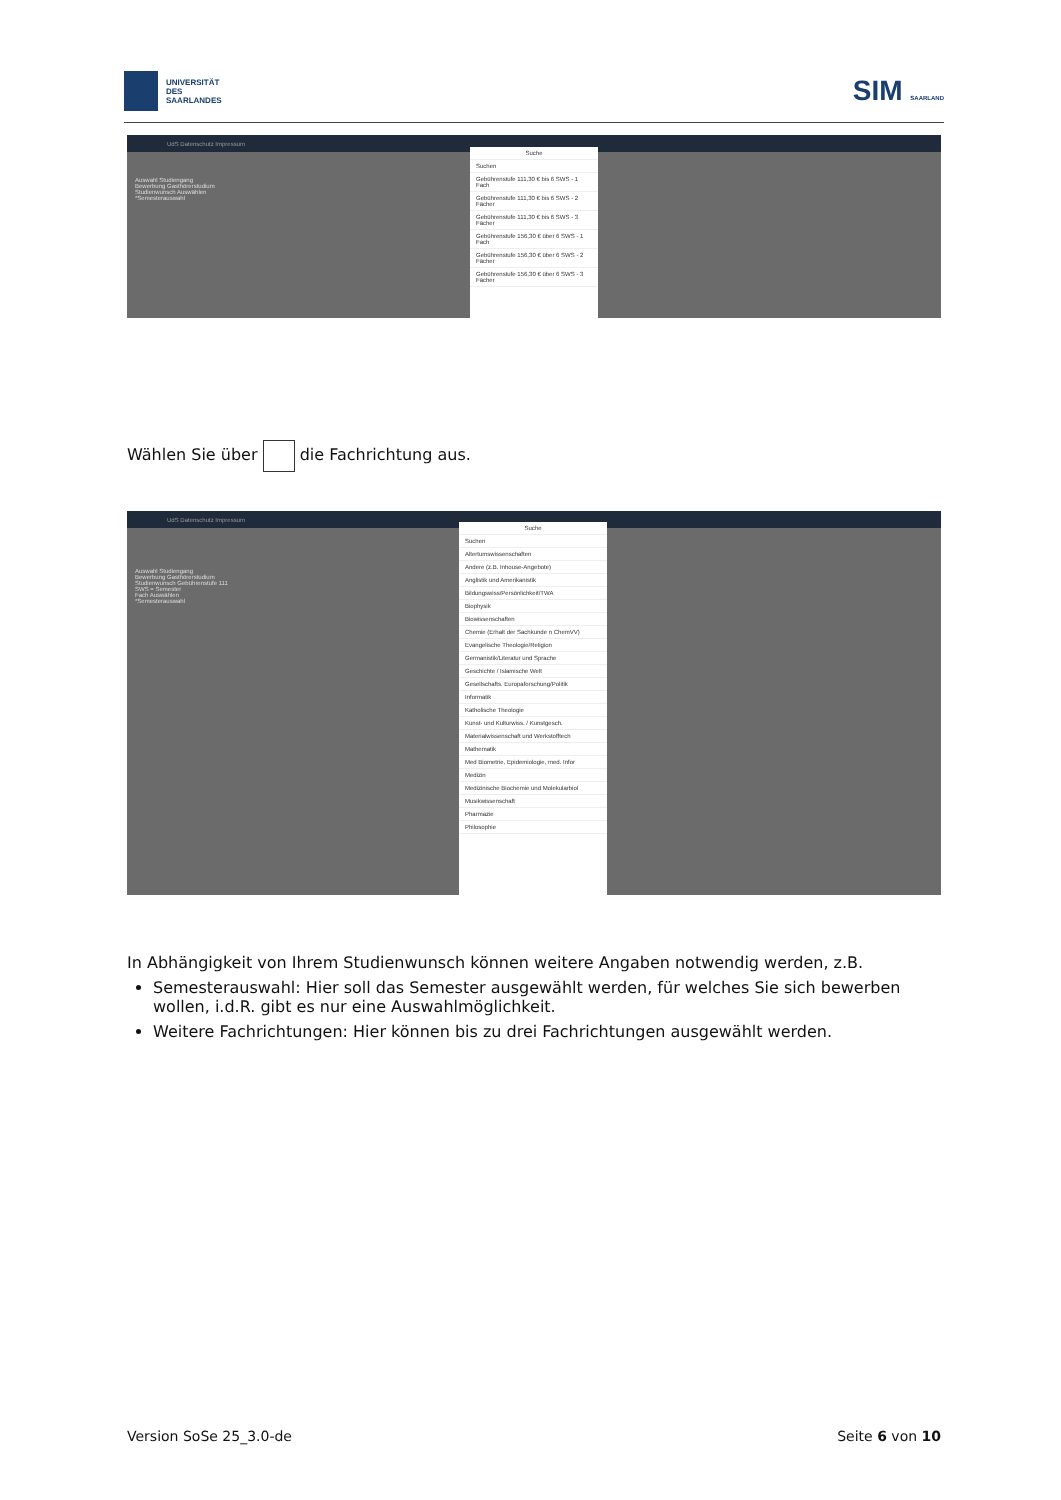UNIVERSITÄT
DES
SAARLANDES
SIM SAARLAND
UdS Datenschutz Impressum
Auswahl Studiengang
Bewerbung Gasthörerstudium
Studienwunsch Auswählen
*Semesterauswahl
Suche
Suchen
Gebührenstufe 111,30 € bis 6 SWS - 1 Fach
Gebührenstufe 111,30 € bis 6 SWS - 2 Fächer
Gebührenstufe 111,30 € bis 6 SWS - 3 Fächer
Gebührenstufe 156,30 € über 6 SWS - 1 Fach
Gebührenstufe 156,30 € über 6 SWS - 2 Fächer
Gebührenstufe 156,30 € über 6 SWS - 3 Fächer
Wählen Sie über die Fachrichtung aus.
UdS Datenschutz Impressum
Auswahl Studiengang
Bewerbung Gasthörerstudium
Studienwunsch Gebührenstufe 111
SWS = Semester
Fach Auswählen
*Semesterauswahl
Suche
Suchen
Altertumswissenschaften
Andere (z.B. Inhouse-Angebote)
Anglistik und Amerikanistik
Bildungswiss/Persönlichkeit/TWA
Biophysik
Biowissenschaften
Chemie (Erhalt der Sachkunde n ChemVV)
Evangelische Theologie/Religion
Germanistik/Literatur und Sprache
Geschichte / Islamische Welt
Gesellschafts. Europaforschung/Politik
Informatik
Katholische Theologie
Kunst- und Kulturwiss. / Kunstgesch.
Materialwissenschaft und Werkstofftech
Mathematik
Med Biometrie, Epidemiologie, med. Infor
Medizin
Medizinische Biochemie und Molekularbiol
Musikwissenschaft
Pharmazie
Philosophie
In Abhängigkeit von Ihrem Studienwunsch können weitere Angaben notwendig werden, z.B.
Semesterauswahl: Hier soll das Semester ausgewählt werden, für welches Sie sich bewerben wollen, i.d.R. gibt es nur eine Auswahlmöglichkeit.
Weitere Fachrichtungen: Hier können bis zu drei Fachrichtungen ausgewählt werden.
Version SoSe 25_3.0-de Seite 6 von 10